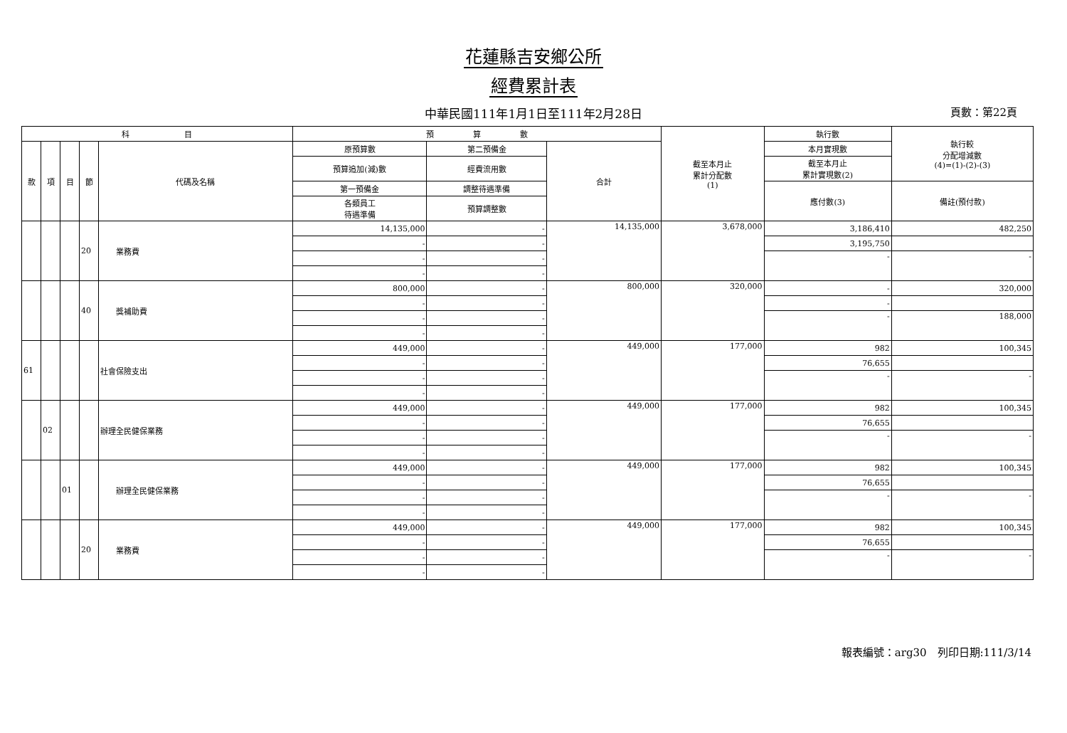花蓮縣吉安鄉公所
經費累計表
中華民國111年1月1日至111年2月28日 頁數：第22頁
| 科 目 | | | | | 預 算 數 | | | 截至本月止 累計分配數 (1) | 執行數 | 執行較 分配增減數 (4)=(1)-(2)-(3) |
| --- | --- | --- | --- | --- | --- | --- | --- | --- | --- | --- |
| 款 | 項 | 目 | 節 | 代碼及名稱 | 原預算數 | 第二預備金 | 合計 | | 本月實現數 | |
| | | | | | 預算追加(減)數 | 經費流用數 | | | 截至本月止 累計實現數(2) | |
| | | | | | 第一預備金 | 調整待遇準備 | | | 應付數(3) | 備註(預付款) |
| | | | | | 各類員工 待遇準備 | 預算調整數 | | | | |
| | | | 20 | 業務費 | 14,135,000 | - | 14,135,000 | 3,678,000 | 3,186,410 | 482,250 |
| | | | | | - | - | | | 3,195,750 | |
| | | | | | - | - | | | - | - |
| | | | | | - | - | | | | |
| | | | 40 | 獎補助費 | 800,000 | - | 800,000 | 320,000 | - | 320,000 |
| | | | | | - | - | | | - | |
| | | | | | - | - | | | - | 188,000 |
| | | | | | - | - | | | | |
| 61 | | | | 社會保險支出 | 449,000 | - | 449,000 | 177,000 | 982 | 100,345 |
| | | | | | - | - | | | 76,655 | |
| | | | | | - | - | | | - | - |
| | | | | | - | - | | | | |
| | 02 | | | 辦理全民健保業務 | 449,000 | - | 449,000 | 177,000 | 982 | 100,345 |
| | | | | | - | - | | | 76,655 | |
| | | | | | - | - | | | - | - |
| | | | | | - | - | | | | |
| | | 01 | | 辦理全民健保業務 | 449,000 | - | 449,000 | 177,000 | 982 | 100,345 |
| | | | | | - | - | | | 76,655 | |
| | | | | | - | - | | | - | - |
| | | | | | - | - | | | | |
| | | | 20 | 業務費 | 449,000 | - | 449,000 | 177,000 | 982 | 100,345 |
| | | | | | - | - | | | 76,655 | |
| | | | | | - | - | | | - | - |
| | | | | | - | - | | | | |
報表編號：arg30　列印日期:111/3/14